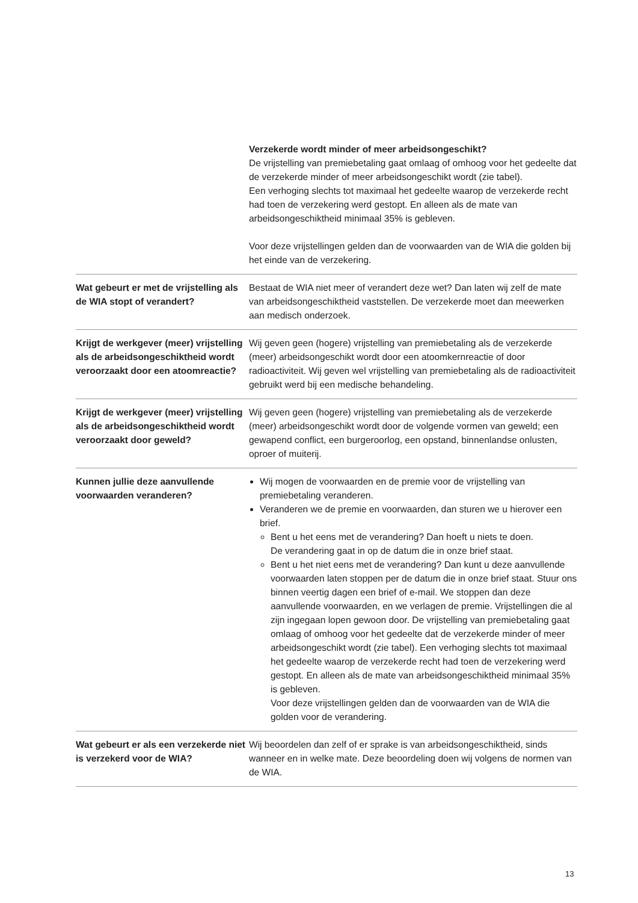| | Verzekerde wordt minder of meer arbeidsongeschikt? De vrijstelling van premiebetaling gaat omlaag of omhoog voor het gedeelte dat de verzekerde minder of meer arbeidsongeschikt wordt (zie tabel). Een verhoging slechts tot maximaal het gedeelte waarop de verzekerde recht had toen de verzekering werd gestopt. En alleen als de mate van arbeidsongeschiktheid minimaal 35% is gebleven. Voor deze vrijstellingen gelden dan de voorwaarden van de WIA die golden bij het einde van de verzekering. |
| Wat gebeurt er met de vrijstelling als de WIA stopt of verandert? | Bestaat de WIA niet meer of verandert deze wet? Dan laten wij zelf de mate van arbeidsongeschiktheid vaststellen. De verzekerde moet dan meewerken aan medisch onderzoek. |
| Krijgt de werkgever (meer) vrijstelling als de arbeidsongeschiktheid wordt veroorzaakt door een atoomreactie? | Wij geven geen (hogere) vrijstelling van premiebetaling als de verzekerde (meer) arbeidsongeschikt wordt door een atoomkernreactie of door radioactiviteit. Wij geven wel vrijstelling van premiebetaling als de radioactiviteit gebruikt werd bij een medische behandeling. |
| Krijgt de werkgever (meer) vrijstelling als de arbeidsongeschiktheid wordt veroorzaakt door geweld? | Wij geven geen (hogere) vrijstelling van premiebetaling als de verzekerde (meer) arbeidsongeschikt wordt door de volgende vormen van geweld; een gewapend conflict, een burgeroorlog, een opstand, binnenlandse onlusten, oproer of muiterij. |
| Kunnen jullie deze aanvullende voorwaarden veranderen? | Wij mogen de voorwaarden en de premie voor de vrijstelling van premiebetaling veranderen. Veranderen we de premie en voorwaarden, dan sturen we u hierover een brief. Bent u het eens met de verandering? Dan hoeft u niets te doen. De verandering gaat in op de datum die in onze brief staat. Bent u het niet eens met de verandering? Dan kunt u deze aanvullende voorwaarden laten stoppen per de datum die in onze brief staat. Stuur ons binnen veertig dagen een brief of e-mail. We stoppen dan deze aanvullende voorwaarden, en we verlagen de premie. Vrijstellingen die al zijn ingegaan lopen gewoon door. De vrijstelling van premiebetaling gaat omlaag of omhoog voor het gedeelte dat de verzekerde minder of meer arbeidsongeschikt wordt (zie tabel). Een verhoging slechts tot maximaal het gedeelte waarop de verzekerde recht had toen de verzekering werd gestopt. En alleen als de mate van arbeidsongeschiktheid minimaal 35% is gebleven. Voor deze vrijstellingen gelden dan de voorwaarden van de WIA die golden voor de verandering. |
| Wat gebeurt er als een verzekerde niet is verzekerd voor de WIA? | Wij beoordelen dan zelf of er sprake is van arbeidsongeschiktheid, sinds wanneer en in welke mate. Deze beoordeling doen wij volgens de normen van de WIA. |
13